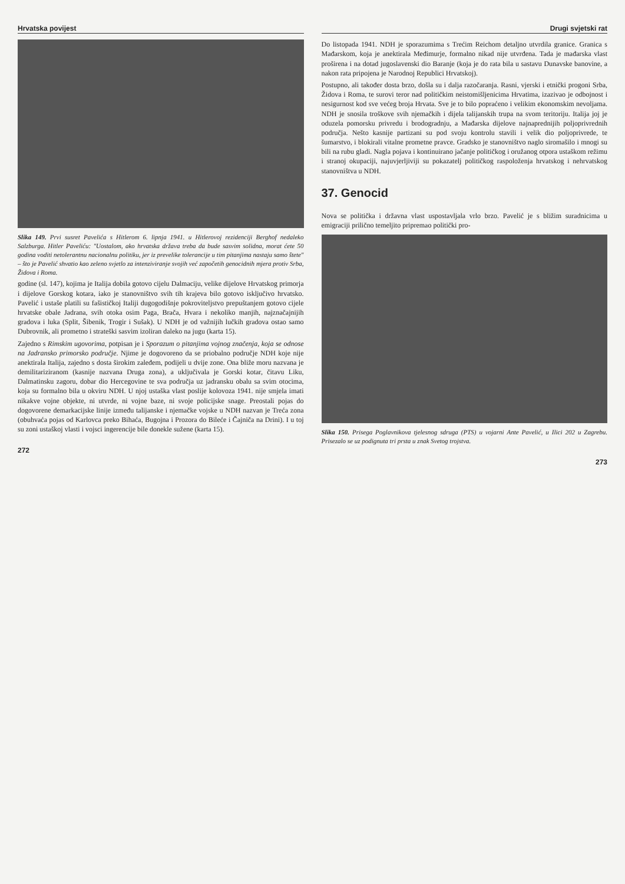Hrvatska povijest
Slika 149. Prvi susret Pavelića s Hitlerom 6. lipnja 1941. u Hitlerovoj rezidenciji Berghof nedaleko Salzburga. Hitler Paveliću: "Uostalom, ako hrvatska država treba da bude sasvim solidna, morat ćete 50 godina voditi netolerantnu nacionalnu politiku, jer iz prevelike tolerancije u tim pitanjima nastaju samo štete" – što je Pavelić shvatio kao zeleno svjetlo za intenziviranje svojih već započetih genocidnih mjera protiv Srba, Židova i Roma.
godine (sl. 147), kojima je Italija dobila gotovo cijelu Dalmaciju, velike dijelove Hrvatskog primorja i dijelove Gorskog kotara, iako je stanovništvo svih tih krajeva bilo gotovo isključivo hrvatsko. Pavelić i ustaše platili su fašističkoj Italiji dugogodišnje pokroviteljstvo prepuštanjem gotovo cijele hrvatske obale Jadrana, svih otoka osim Paga, Brača, Hvara i nekoliko manjih, najznačajnijih gradova i luka (Split, Šibenik, Trogir i Sušak). U NDH je od važnijih lučkih gradova ostao samo Dubrovnik, ali prometno i strateški sasvim izoliran daleko na jugu (karta 15).
Zajedno s Rimskim ugovorima, potpisan je i Sporazum o pitanjima vojnog značenja, koja se odnose na Jadransko primorsko područje. Njime je dogovoreno da se priobalno područje NDH koje nije anektirala Italija, zajedno s dosta širokim zaleđem, podijeli u dvije zone. Ona bliže moru nazvana je demilitariziranom (kasnije nazvana Druga zona), a uključivala je Gorski kotar, čitavu Liku, Dalmatinsku zagoru, dobar dio Hercegovine te sva područja uz jadransku obalu sa svim otocima, koja su formalno bila u okviru NDH. U njoj ustaška vlast poslije kolovoza 1941. nije smjela imati nikakve vojne objekte, ni utvrde, ni vojne baze, ni svoje policijske snage. Preostali pojas do dogovorene demarkacijske linije između talijanske i njemačke vojske u NDH nazvan je Treća zona (obuhvaća pojas od Karlovca preko Bihaća, Bugojna i Prozora do Bileće i Čajniča na Drini). I u toj su zoni ustaškoj vlasti i vojsci ingerencije bile donekle sužene (karta 15).
272
Drugi svjetski rat
Do listopada 1941. NDH je sporazumima s Trećim Reichom detaljno utvrdila granice. Granica s Mađarskom, koja je anektirala Međimurje, formalno nikad nije utvrđena. Tada je mađarska vlast proširena i na dotad jugoslavenski dio Baranje (koja je do rata bila u sastavu Dunavske banovine, a nakon rata pripojena je Narodnoj Republici Hrvatskoj).
Postupno, ali također dosta brzo, došla su i dalja razočaranja. Rasni, vjerski i etnički progoni Srba, Židova i Roma, te surovi teror nad političkim neistomišljenicima Hrvatima, izazivao je odbojnost i nesigurnost kod sve većeg broja Hrvata. Sve je to bilo popraćeno i velikim ekonomskim nevoljama. NDH je snosila troškove svih njemačkih i dijela talijanskih trupa na svom teritoriju. Italija joj je oduzela pomorsku privredu i brodogradnju, a Mađarska dijelove najnaprednijih poljoprivrednih područja. Nešto kasnije partizani su pod svoju kontrolu stavili i velik dio poljoprivrede, te šumarstvo, i blokirali vitalne prometne pravce. Gradsko je stanovništvo naglo siromašilo i mnogi su bili na rubu gladi. Nagla pojava i kontinuirano jačanje političkog i oružanog otpora ustaškom režimu i stranoj okupaciji, najuvjerljiviji su pokazatelj političkog raspoloženja hrvatskog i nehrvatskog stanovništva u NDH.
37. Genocid
Nova se politička i državna vlast uspostavljala vrlo brzo. Pavelić je s bližim suradnicima u emigraciji prilično temeljito pripremao politički pro-
Slika 150. Prisega Poglavnikova tjelesnog sdruga (PTS) u vojarni Ante Pavelić, u Ilici 202 u Zagrebu. Prisezalo se uz podignuta tri prsta u znak Svetog trojstva.
273